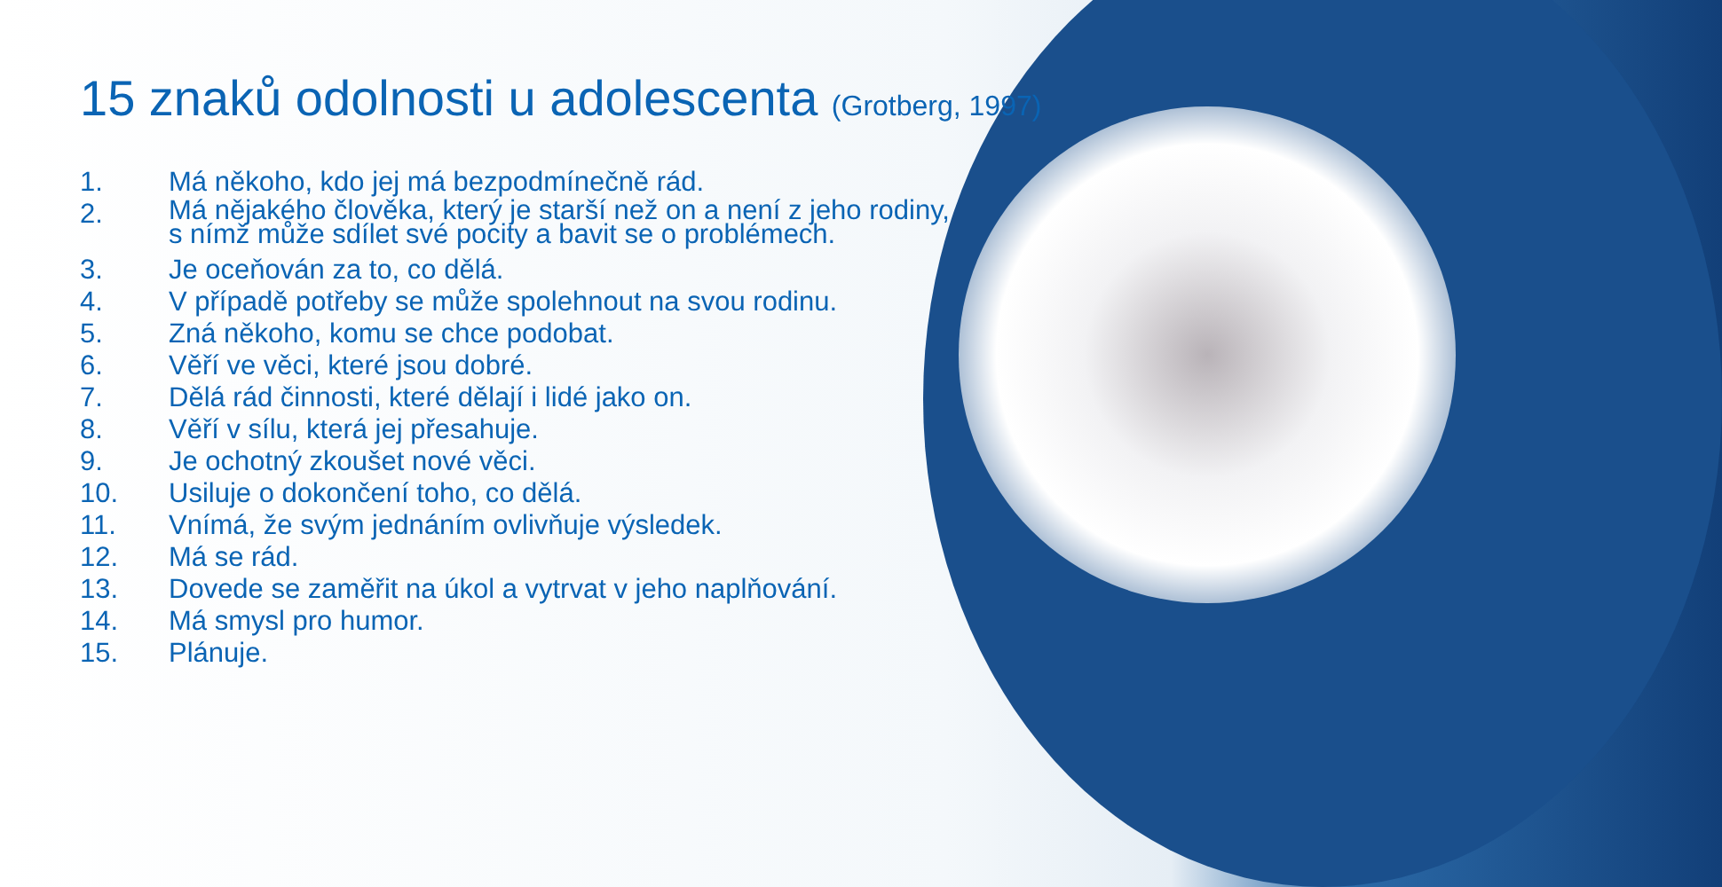15 znaků odolnosti u adolescenta (Grotberg, 1997)
1. Má někoho, kdo jej má bezpodmínečně rád.
2. Má nějakého člověka, který je starší než on a není z jeho rodiny, s nímž může sdílet své pocity a bavit se o problémech.
3. Je oceňován za to, co dělá.
4. V případě potřeby se může spolehnout na svou rodinu.
5. Zná někoho, komu se chce podobat.
6. Věří ve věci, které jsou dobré.
7. Dělá rád činnosti, které dělají i lidé jako on.
8. Věří v sílu, která jej přesahuje.
9. Je ochotný zkoušet nové věci.
10. Usiluje o dokončení toho, co dělá.
11. Vnímá, že svým jednáním ovlivňuje výsledek.
12. Má se rád.
13. Dovede se zaměřit na úkol a vytrvat v jeho naplňování.
14. Má smysl pro humor.
15. Plánuje.